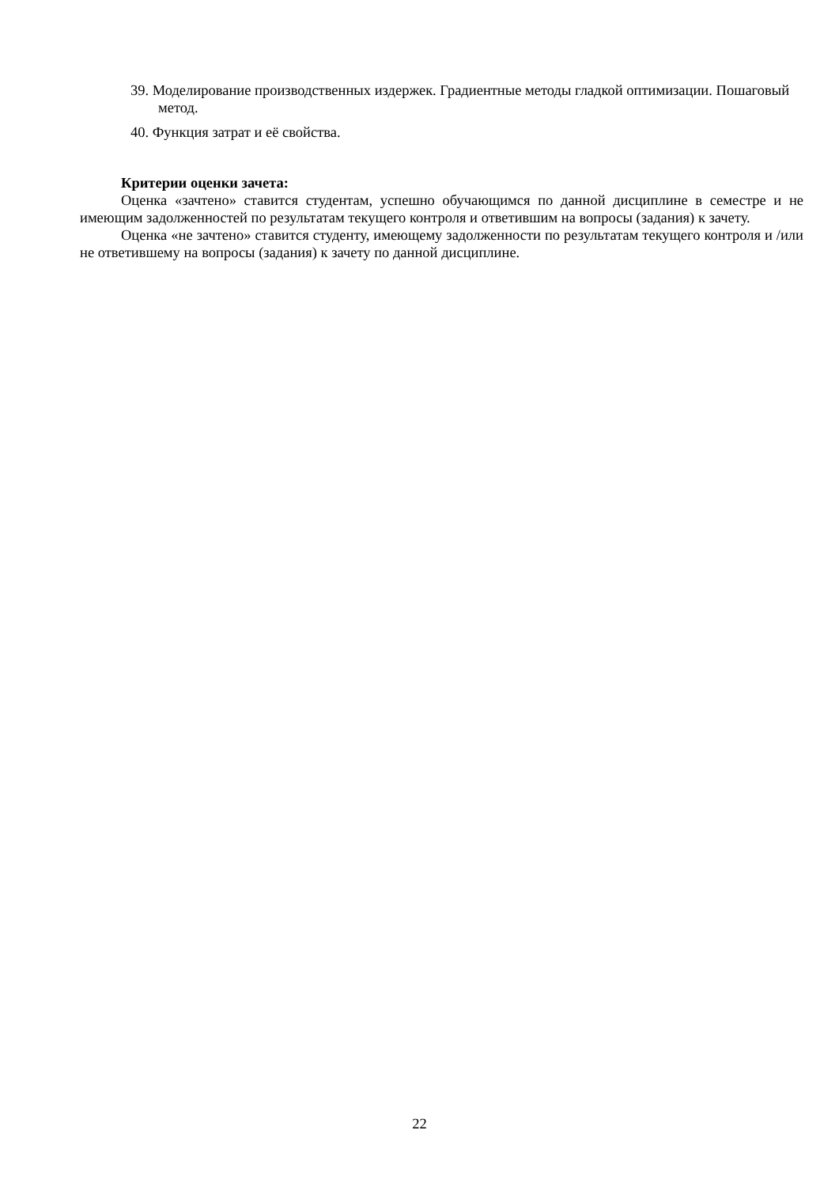39. Моделирование производственных издержек. Градиентные методы гладкой оптимизации. Пошаговый метод.
40. Функция затрат и её свойства.
Критерии оценки зачета:
Оценка «зачтено» ставится студентам, успешно обучающимся по данной дисциплине в семестре и не имеющим задолженностей по результатам текущего контроля и ответившим на вопросы (задания) к зачету.
Оценка «не зачтено» ставится студенту, имеющему задолженности по результатам текущего контроля и /или не ответившему на вопросы (задания) к зачету по данной дисциплине.
22